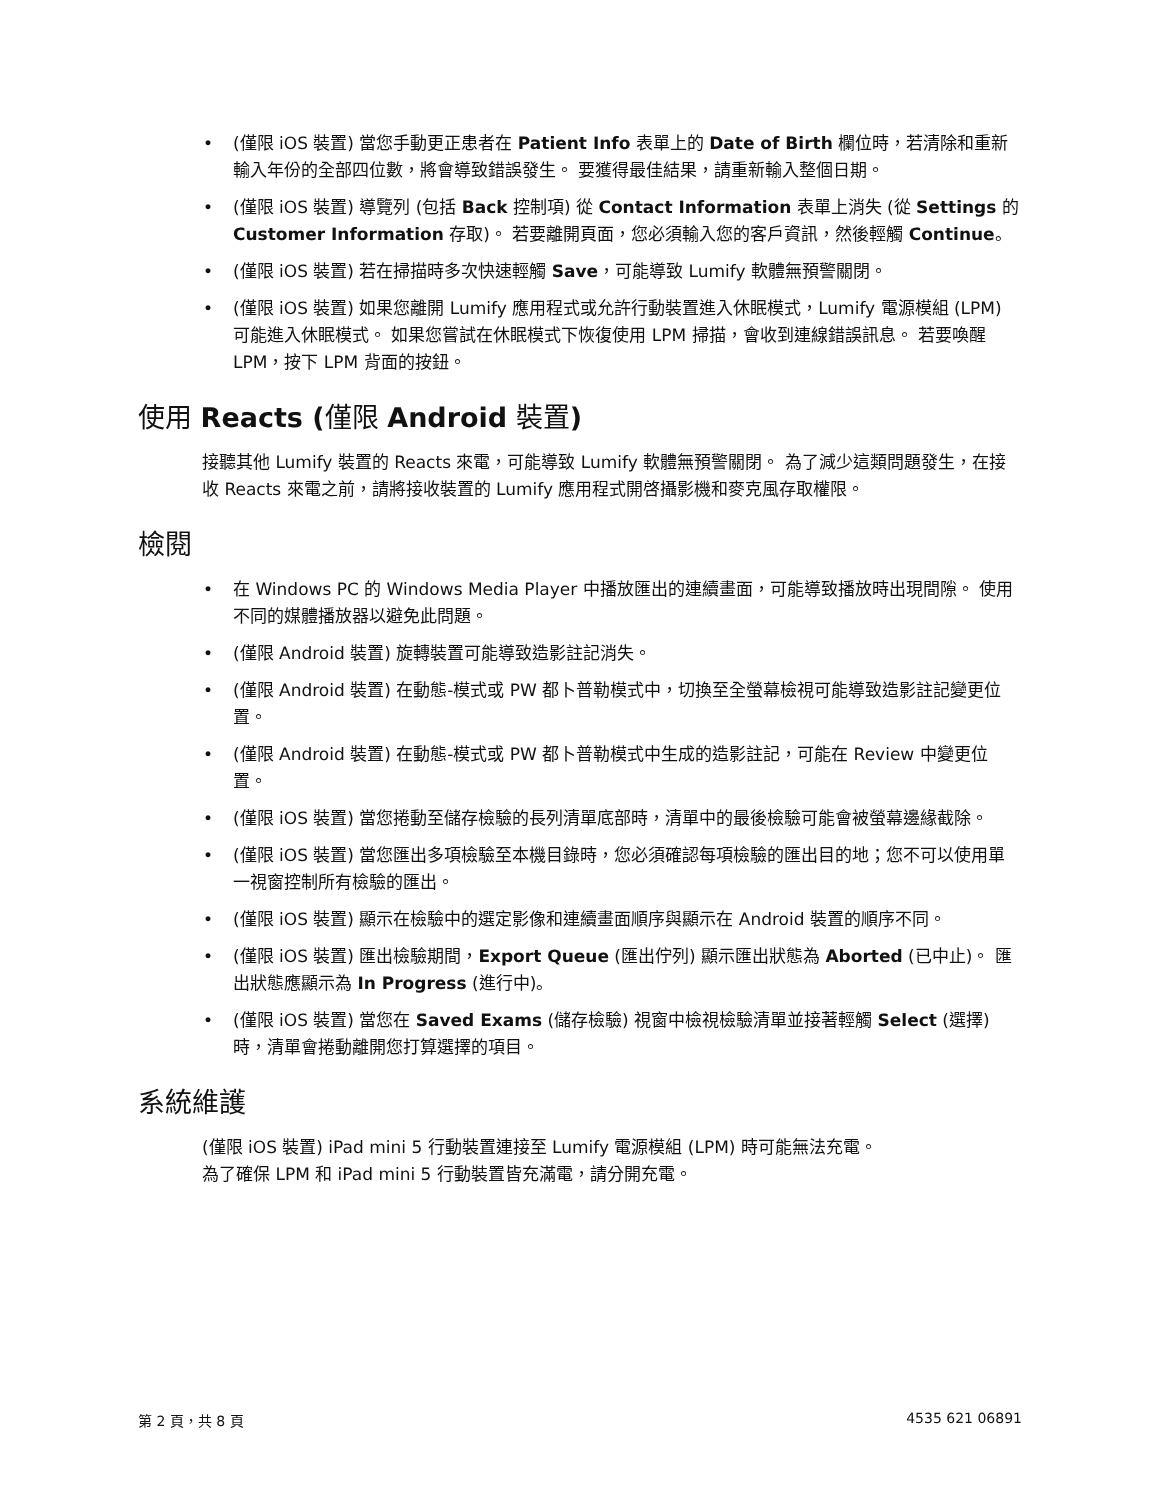(僅限 iOS 裝置) 當您手動更正患者在 Patient Info 表單上的 Date of Birth 欄位時，若清除和重新輸入年份的全部四位數，將會導致錯誤發生。 要獲得最佳結果，請重新輸入整個日期。
(僅限 iOS 裝置) 導覽列 (包括 Back 控制項) 從 Contact Information 表單上消失 (從 Settings 的 Customer Information 存取)。 若要離開頁面，您必須輸入您的客戶資訊，然後輕觸 Continue。
(僅限 iOS 裝置) 若在掃描時多次快速輕觸 Save，可能導致 Lumify 軟體無預警關閉。
(僅限 iOS 裝置) 如果您離開 Lumify 應用程式或允許行動裝置進入休眠模式，Lumify 電源模組 (LPM) 可能進入休眠模式。 如果您嘗試在休眠模式下恢復使用 LPM 掃描，會收到連線錯誤訊息。 若要喚醒 LPM，按下 LPM 背面的按鈕。
使用 Reacts (僅限 Android 裝置)
接聽其他 Lumify 裝置的 Reacts 來電，可能導致 Lumify 軟體無預警關閉。 為了減少這類問題發生，在接收 Reacts 來電之前，請將接收裝置的 Lumify 應用程式開啓攝影機和麥克風存取權限。
檢閱
在 Windows PC 的 Windows Media Player 中播放匯出的連續畫面，可能導致播放時出現間隙。 使用不同的媒體播放器以避免此問題。
(僅限 Android 裝置) 旋轉裝置可能導致造影註記消失。
(僅限 Android 裝置) 在動態-模式或 PW 都卜普勒模式中，切換至全螢幕檢視可能導致造影註記變更位置。
(僅限 Android 裝置) 在動態-模式或 PW 都卜普勒模式中生成的造影註記，可能在 Review 中變更位置。
(僅限 iOS 裝置) 當您捲動至儲存檢驗的長列清單底部時，清單中的最後檢驗可能會被螢幕邊緣截除。
(僅限 iOS 裝置) 當您匯出多項檢驗至本機目錄時，您必須確認每項檢驗的匯出目的地；您不可以使用單一視窗控制所有檢驗的匯出。
(僅限 iOS 裝置) 顯示在檢驗中的選定影像和連續畫面順序與顯示在 Android 裝置的順序不同。
(僅限 iOS 裝置) 匯出檢驗期間，Export Queue (匯出佇列) 顯示匯出狀態為 Aborted (已中止)。 匯出狀態應顯示為 In Progress (進行中)。
(僅限 iOS 裝置) 當您在 Saved Exams (儲存檢驗) 視窗中檢視檢驗清單並接著輕觸 Select (選擇) 時，清單會捲動離開您打算選擇的項目。
系統維護
(僅限 iOS 裝置) iPad mini 5 行動裝置連接至 Lumify 電源模組 (LPM) 時可能無法充電。
為了確保 LPM 和 iPad mini 5 行動裝置皆充滿電，請分開充電。
第 2 頁，共 8 頁 4535 621 06891